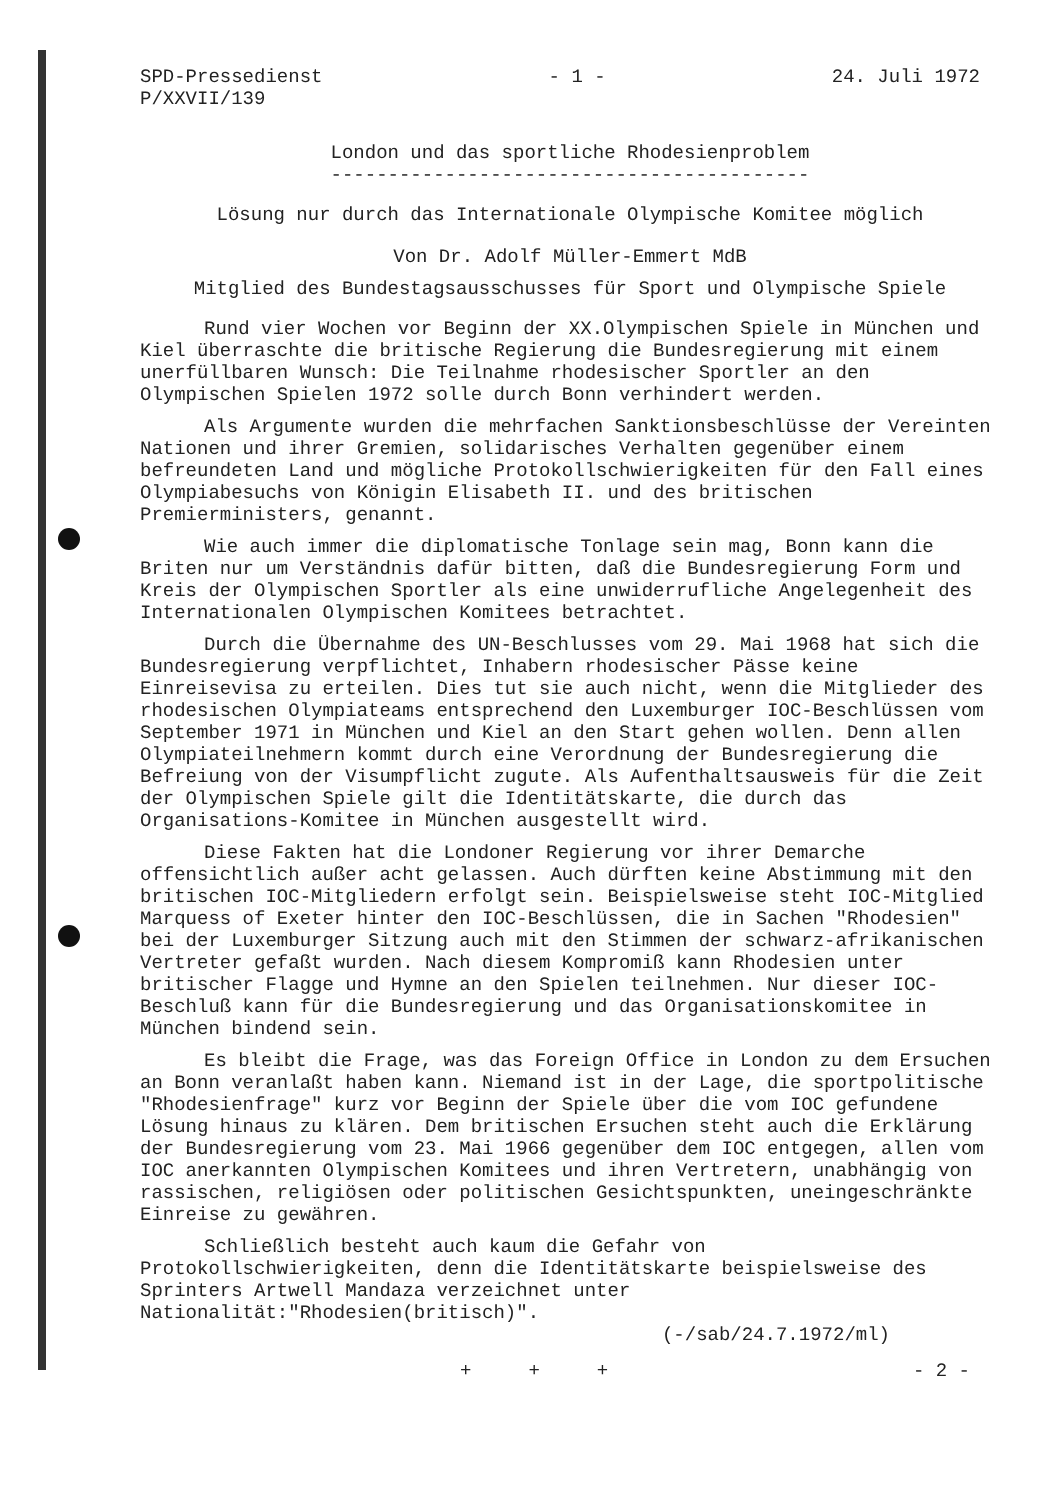SPD-Pressedienst
P/XXVII/139
- 1 - 24. Juli 1972
London und das sportliche Rhodesienproblem
------------------------------------------
Lösung nur durch das Internationale Olympische Komitee möglich
Von Dr. Adolf Müller-Emmert MdB
Mitglied des Bundestagsausschusses für Sport und Olympische Spiele
Rund vier Wochen vor Beginn der XX.Olympischen Spiele in München und Kiel überraschte die britische Regierung die Bundesregierung mit einem unerfüllbaren Wunsch: Die Teilnahme rhodesischer Sportler an den Olympischen Spielen 1972 solle durch Bonn verhindert werden.
Als Argumente wurden die mehrfachen Sanktionsbeschlüsse der Vereinten Nationen und ihrer Gremien, solidarisches Verhalten gegenüber einem befreundeten Land und mögliche Protokollschwierigkeiten für den Fall eines Olympiabesuchs von Königin Elisabeth II. und des britischen Premierministers, genannt.
Wie auch immer die diplomatische Tonlage sein mag, Bonn kann die Briten nur um Verständnis dafür bitten, daß die Bundesregierung Form und Kreis der Olympischen Sportler als eine unwiderrufliche Angelegenheit des Internationalen Olympischen Komitees betrachtet.
Durch die Übernahme des UN-Beschlusses vom 29. Mai 1968 hat sich die Bundesregierung verpflichtet, Inhabern rhodesischer Pässe keine Einreisevisa zu erteilen. Dies tut sie auch nicht, wenn die Mitglieder des rhodesischen Olympiateams entsprechend den Luxemburger IOC-Beschlüssen vom September 1971 in München und Kiel an den Start gehen wollen. Denn allen Olympiateilnehmern kommt durch eine Verordnung der Bundesregierung die Befreiung von der Visumpflicht zugute. Als Aufenthaltsausweis für die Zeit der Olympischen Spiele gilt die Identitätskarte, die durch das Organisations-Komitee in München ausgestellt wird.
Diese Fakten hat die Londoner Regierung vor ihrer Demarche offensichtlich außer acht gelassen. Auch dürften keine Abstimmung mit den britischen IOC-Mitgliedern erfolgt sein. Beispielsweise steht IOC-Mitglied Marquess of Exeter hinter den IOC-Beschlüssen, die in Sachen "Rhodesien" bei der Luxemburger Sitzung auch mit den Stimmen der schwarz-afrikanischen Vertreter gefaßt wurden. Nach diesem Kompromiß kann Rhodesien unter britischer Flagge und Hymne an den Spielen teilnehmen. Nur dieser IOC-Beschluß kann für die Bundesregierung und das Organisationskomitee in München bindend sein.
Es bleibt die Frage, was das Foreign Office in London zu dem Ersuchen an Bonn veranlaßt haben kann. Niemand ist in der Lage, die sportpolitische "Rhodesienfrage" kurz vor Beginn der Spiele über die vom IOC gefundene Lösung hinaus zu klären. Dem britischen Ersuchen steht auch die Erklärung der Bundesregierung vom 23. Mai 1966 gegenüber dem IOC entgegen, allen vom IOC anerkannten Olympischen Komitees und ihren Vertretern, unabhängig von rassischen, religiösen oder politischen Gesichtspunkten, uneingeschränkte Einreise zu gewähren.
Schließlich besteht auch kaum die Gefahr von Protokollschwierigkeiten, denn die Identitätskarte beispielsweise des Sprinters Artwell Mandaza verzeichnet unter Nationalität:"Rhodesien(britisch)".
(-/sab/24.7.1972/ml)
+ + + - 2 -